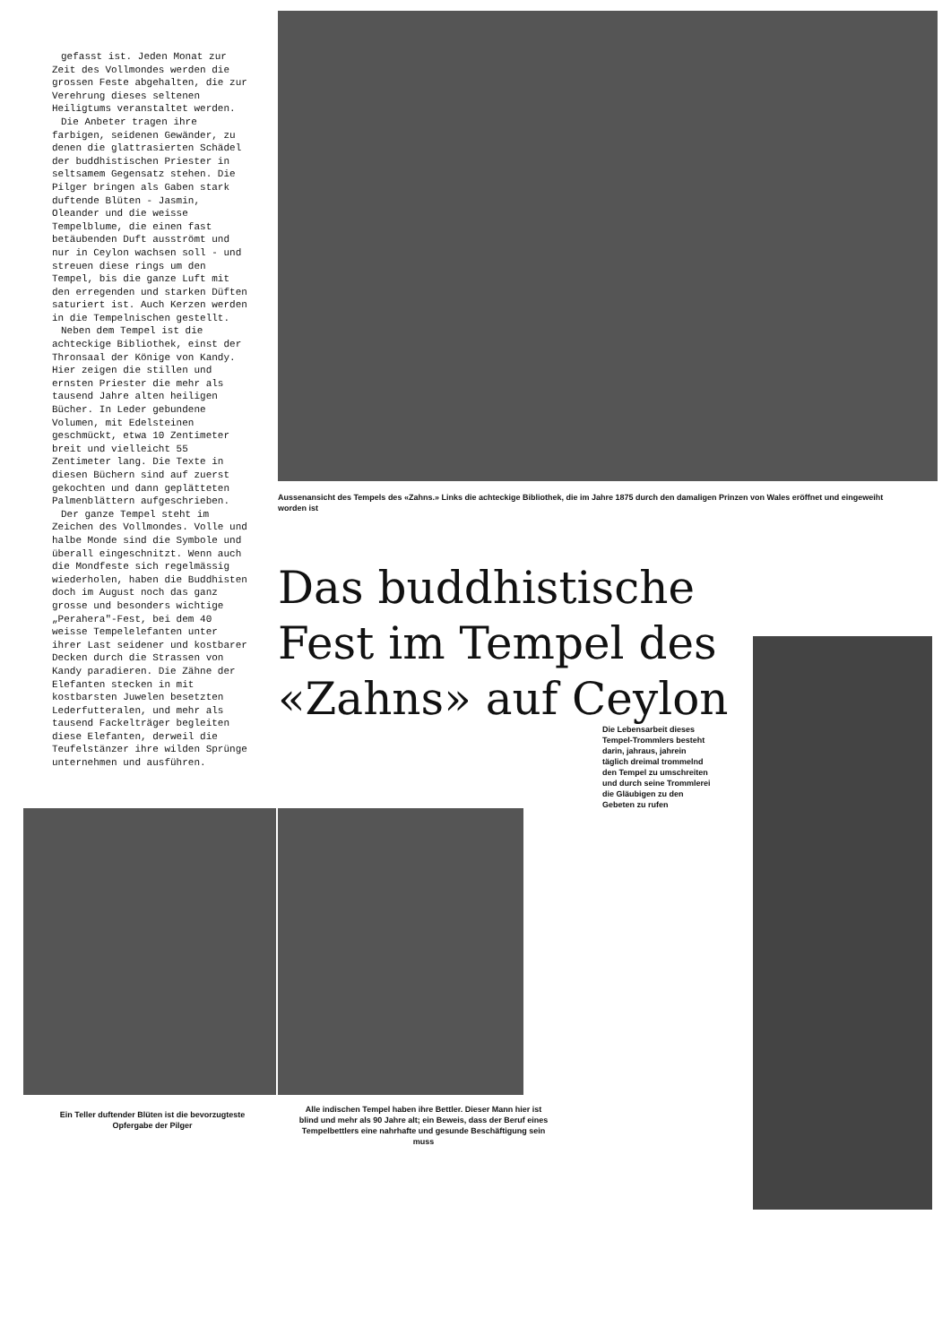gefasst ist. Jeden Monat zur Zeit des Vollmondes werden die grossen Feste abgehalten, die zur Verehrung dieses seltenen Heiligtums veranstaltet werden.
Die Anbeter tragen ihre farbigen, seidenen Gewänder, zu denen die glattrasierten Schädel der buddhistischen Priester in seltsamem Gegensatz stehen. Die Pilger bringen als Gaben stark duftende Blüten - Jasmin, Oleander und die weisse Tempelblume, die einen fast betäubenden Duft ausströmt und nur in Ceylon wachsen soll - und streuen diese rings um den Tempel, bis die ganze Luft mit den erregenden und starken Düften saturiert ist. Auch Kerzen werden in die Tempelnischen gestellt.
Neben dem Tempel ist die achteckige Bibliothek, einst der Thronsaal der Könige von Kandy. Hier zeigen die stillen und ernsten Priester die mehr als tausend Jahre alten heiligen Bücher. In Leder gebundene Volumen, mit Edelsteinen geschmückt, etwa 10 Zentimeter breit und vielleicht 55 Zentimeter lang. Die Texte in diesen Büchern sind auf zuerst gekochten und dann geplätteten Palmenblättern aufgeschrieben.
Der ganze Tempel steht im Zeichen des Vollmondes. Volle und halbe Monde sind die Symbole und überall eingeschnitzt. Wenn auch die Mondfeste sich regelmässig wiederholen, haben die Buddhisten doch im August noch das ganz grosse und besonders wichtige „Perahera"-Fest, bei dem 40 weisse Tempelelefanten unter ihrer Last seidener und kostbarer Decken durch die Strassen von Kandy paradieren. Die Zähne der Elefanten stecken in mit kostbarsten Juwelen besetzten Lederfutteralen, und mehr als tausend Fackelträger begleiten diese Elefanten, derweil die Teufelstänzer ihre wilden Sprünge unternehmen und ausführen.
Aussenansicht des Tempels des «Zahns.» Links die achteckige Bibliothek, die im Jahre 1875 durch den damaligen Prinzen von Wales eröffnet und eingeweiht worden ist
Das buddhistische Fest im Tempel des «Zahns» auf Ceylon
Die Lebensarbeit dieses Tempel-Trommlers besteht darin, jahraus, jahrein täglich dreimal trommelnd den Tempel zu umschreiten und durch seine Trommlerei die Gläubigen zu den Gebeten zu rufen
Ein Teller duftender Blüten ist die bevorzugteste Opfergabe der Pilger
Alle indischen Tempel haben ihre Bettler. Dieser Mann hier ist blind und mehr als 90 Jahre alt; ein Beweis, dass der Beruf eines Tempelbettlers eine nahrhafte und gesunde Beschäftigung sein muss